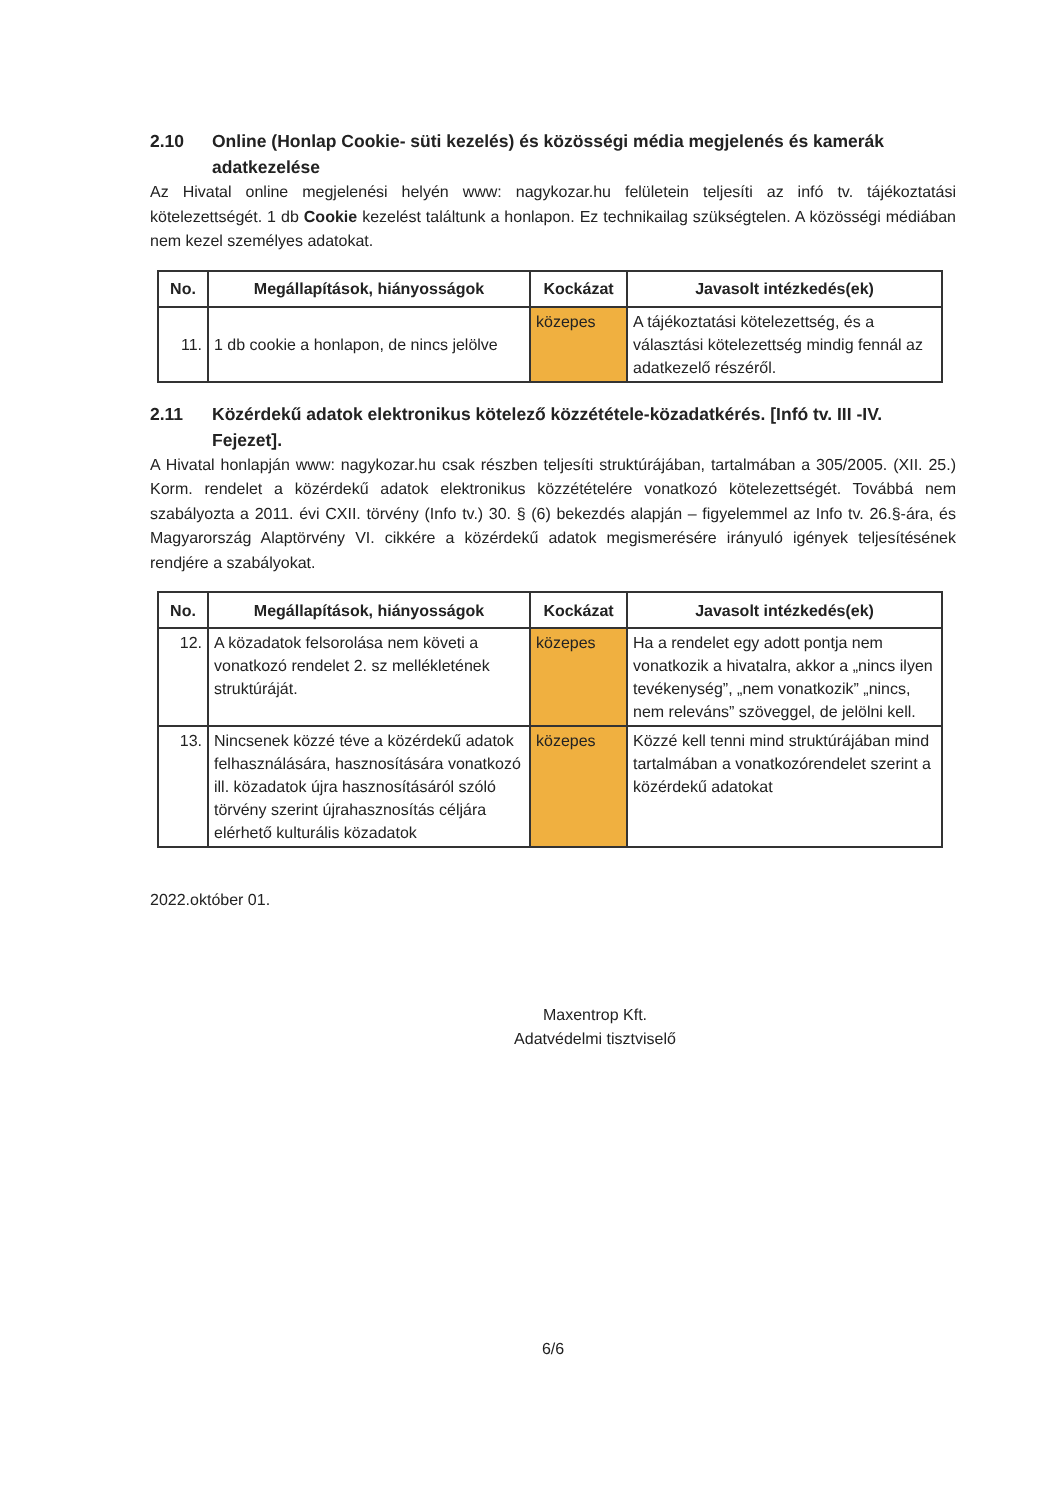2.10 Online (Honlap Cookie- süti kezelés) és közösségi média megjelenés és kamerák adatkezelése
Az Hivatal online megjelenési helyén www: nagykozar.hu felületein teljesíti az infó tv. tájékoztatási kötelezettségét. 1 db Cookie kezelést találtunk a honlapon. Ez technikailag szükségtelen. A közösségi médiában nem kezel személyes adatokat.
| No. | Megállapítások, hiányosságok | Kockázat | Javasolt intézkedés(ek) |
| --- | --- | --- | --- |
| 11. | 1 db cookie a honlapon, de nincs jelölve | közepes | A tájékoztatási kötelezettség, és a választási kötelezettség mindig fennál az adatkezelő részéről. |
2.11 Közérdekű adatok elektronikus kötelező közzététele-közadatkérés. [Infó tv. III -IV. Fejezet].
A Hivatal honlapján www: nagykozar.hu csak részben teljesíti struktúrájában, tartalmában a 305/2005. (XII. 25.) Korm. rendelet a közérdekű adatok elektronikus közzétételére vonatkozó kötelezettségét. Továbbá nem szabályozta a 2011. évi CXII. törvény (Info tv.) 30. § (6) bekezdés alapján – figyelemmel az Info tv. 26.§-ára, és Magyarország Alaptörvény VI. cikkére a közérdekű adatok megismerésére irányuló igények teljesítésének rendjére a szabályokat.
| No. | Megállapítások, hiányosságok | Kockázat | Javasolt intézkedés(ek) |
| --- | --- | --- | --- |
| 12. | A közadatok felsorolása nem követi a vonatkozó rendelet 2. sz mellékletének struktúráját. | közepes | Ha a rendelet egy adott pontja nem vonatkozik a hivatalra, akkor a „nincs ilyen tevékenység”, „nem vonatkozik” „nincs, nem releváns” szöveggel, de jelölni kell. |
| 13. | Nincsenek közzé téve a közérdekű adatok felhasználására, hasznosítására vonatkozó ill. közadatok újra hasznosításáról szóló törvény szerint újrahasznosítás céljára elérhető kulturális közadatok | közepes | Közzé kell tenni mind struktúrájában mind tartalmában a vonatkozórendelet szerint a közérdekű adatokat |
2022.október 01.
Maxentrop Kft.
Adatvédelmi tisztviselő
6/6